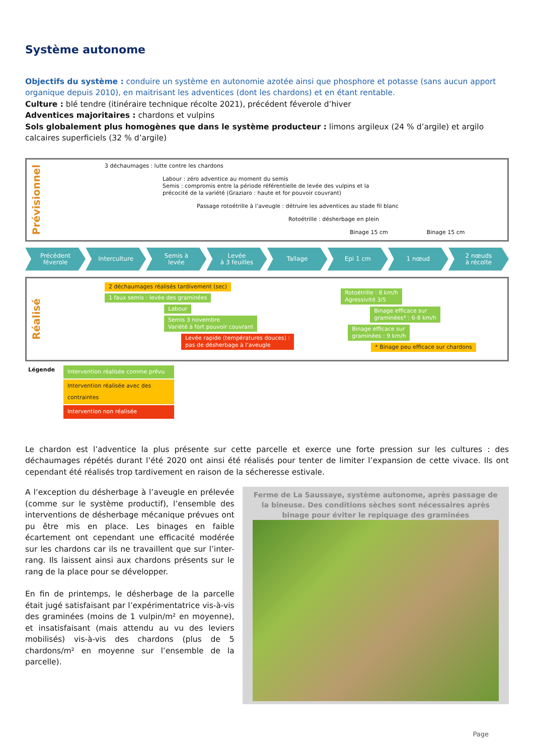Système autonome
Objectifs du système : conduire un système en autonomie azotée ainsi que phosphore et potasse (sans aucun apport organique depuis 2010), en maitrisant les adventices (dont les chardons) et en étant rentable.
Culture : blé tendre (itinéraire technique récolte 2021), précédent féverole d’hiver
Adventices majoritaires : chardons et vulpins
Sols globalement plus homogènes que dans le système producteur : limons argileux (24 % d’argile) et argilo calcaires superficiels (32 % d’argile)
Prévisionnel
3 déchaumages : lutte contre les chardons
Labour : zéro adventice au moment du semis
Semis : compromis entre la période référentielle de levée des vulpins et la
précocité de la variété (Graziaro : haute et for pouvoir couvrant)
Passage rotoétrille à l’aveugle : détruire les adventices au stade fil blanc
Rotoétrille : désherbage en plein
Binage 15 cm Binage 15 cm
Précédent
féverole
Interculture Semis à
levée
Levée
à 3 feuilles
Tallage Epi 1 cm 1 nœud 2 nœuds
à récolte
Réalisé
2 déchaumages réalisés tardivement (sec)
1 faux semis : levée des graminées
Labour
Semis 3 novembre
Variété à fort pouvoir couvrant
Levée rapide (températures douces) :
pas de désherbage à l’aveugle
Rotoétrille : 8 km/h
Agressivité 3/5
Binage efficace sur
graminées* : 6-8 km/h Binage efficace sur
graminées : 9 km/h
* Binage peu efficace sur chardons
Légende
Intervention réalisée comme prévu
Intervention réalisée avec des contraintes
Intervention non réalisée
Le chardon est l’adventice la plus présente sur cette parcelle et exerce une forte pression sur les cultures : des déchaumages répétés durant l’été 2020 ont ainsi été réalisés pour tenter de limiter l’expansion de cette vivace. Ils ont cependant été réalisés trop tardivement en raison de la sécheresse estivale.
A l’exception du désherbage à l’aveugle en prélevée (comme sur le système productif), l’ensemble des interventions de désherbage mécanique prévues ont pu être mis en place. Les binages en faible écartement ont cependant une efficacité modérée sur les chardons car ils ne travaillent que sur l’inter-rang. Ils laissent ainsi aux chardons présents sur le rang de la place pour se développer.
En fin de printemps, le désherbage de la parcelle était jugé satisfaisant par l’expérimentatrice vis-à-vis des graminées (moins de 1 vulpin/m² en moyenne), et insatisfaisant (mais attendu au vu des leviers mobilisés) vis-à-vis des chardons (plus de 5 chardons/m² en moyenne sur l’ensemble de la parcelle).
Ferme de La Saussaye, système autonome, après passage de la bineuse. Des conditions sèches sont nécessaires après binage pour éviter le repiquage des graminées
Page